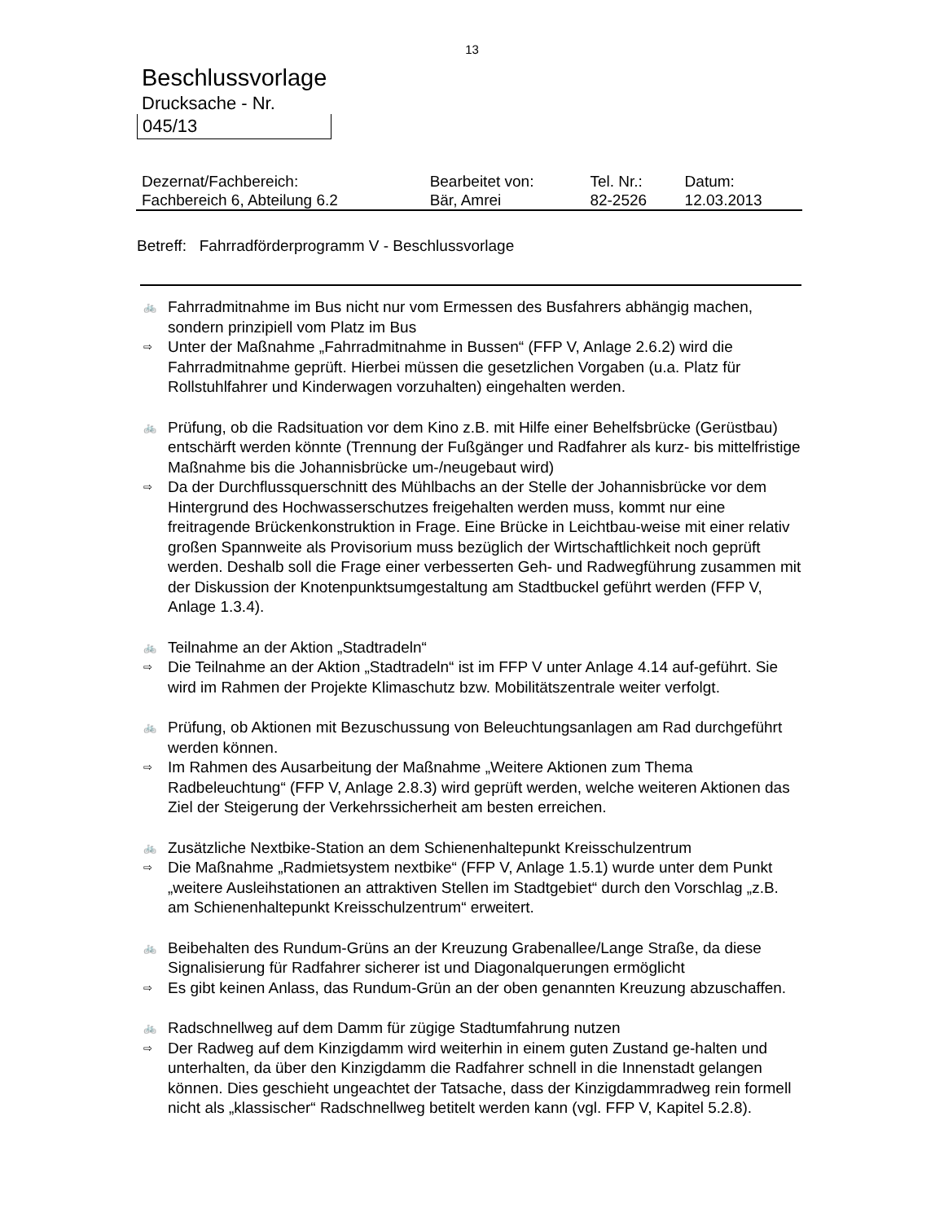13
Beschlussvorlage
Drucksache - Nr.
045/13
| Dezernat/Fachbereich: | Bearbeitet von: | Tel. Nr.: | Datum: |
| Fachbereich 6, Abteilung 6.2 | Bär, Amrei | 82-2526 | 12.03.2013 |
Betreff: Fahrradförderprogramm V - Beschlussvorlage
🚲
Fahrradmitnahme im Bus nicht nur vom Ermessen des Busfahrers abhängig machen, sondern prinzipiell vom Platz im Bus
⇨
Unter der Maßnahme „Fahrradmitnahme in Bussen“ (FFP V, Anlage 2.6.2) wird die Fahrradmitnahme geprüft. Hierbei müssen die gesetzlichen Vorgaben (u.a. Platz für Rollstuhlfahrer und Kinderwagen vorzuhalten) eingehalten werden.
🚲
Prüfung, ob die Radsituation vor dem Kino z.B. mit Hilfe einer Behelfsbrücke (Gerüstbau) entschärft werden könnte (Trennung der Fußgänger und Radfahrer als kurz- bis mittelfristige Maßnahme bis die Johannisbrücke um-/neugebaut wird)
⇨
Da der Durchflussquerschnitt des Mühlbachs an der Stelle der Johannisbrücke vor dem Hintergrund des Hochwasserschutzes freigehalten werden muss, kommt nur eine freitragende Brückenkonstruktion in Frage. Eine Brücke in Leichtbau-weise mit einer relativ großen Spannweite als Provisorium muss bezüglich der Wirtschaftlichkeit noch geprüft werden. Deshalb soll die Frage einer verbesserten Geh- und Radwegführung zusammen mit der Diskussion der Knotenpunktsumgestaltung am Stadtbuckel geführt werden (FFP V, Anlage 1.3.4).
🚲
Teilnahme an der Aktion „Stadtradeln“
⇨
Die Teilnahme an der Aktion „Stadtradeln“ ist im FFP V unter Anlage 4.14 auf-geführt. Sie wird im Rahmen der Projekte Klimaschutz bzw. Mobilitätszentrale weiter verfolgt.
🚲
Prüfung, ob Aktionen mit Bezuschussung von Beleuchtungsanlagen am Rad durchgeführt werden können.
⇨
Im Rahmen des Ausarbeitung der Maßnahme „Weitere Aktionen zum Thema Radbeleuchtung“ (FFP V, Anlage 2.8.3) wird geprüft werden, welche weiteren Aktionen das Ziel der Steigerung der Verkehrssicherheit am besten erreichen.
🚲
Zusätzliche Nextbike-Station an dem Schienenhaltepunkt Kreisschulzentrum
⇨
Die Maßnahme „Radmietsystem nextbike“ (FFP V, Anlage 1.5.1) wurde unter dem Punkt „weitere Ausleihstationen an attraktiven Stellen im Stadtgebiet“ durch den Vorschlag „z.B. am Schienenhaltepunkt Kreisschulzentrum“ erweitert.
🚲
Beibehalten des Rundum-Grüns an der Kreuzung Grabenallee/Lange Straße, da diese Signalisierung für Radfahrer sicherer ist und Diagonalquerungen ermöglicht
⇨
Es gibt keinen Anlass, das Rundum-Grün an der oben genannten Kreuzung abzuschaffen.
🚲
Radschnellweg auf dem Damm für zügige Stadtumfahrung nutzen
⇨
Der Radweg auf dem Kinzigdamm wird weiterhin in einem guten Zustand ge-halten und unterhalten, da über den Kinzigdamm die Radfahrer schnell in die Innenstadt gelangen können. Dies geschieht ungeachtet der Tatsache, dass der Kinzigdammradweg rein formell nicht als „klassischer“ Radschnellweg betitelt werden kann (vgl. FFP V, Kapitel 5.2.8).